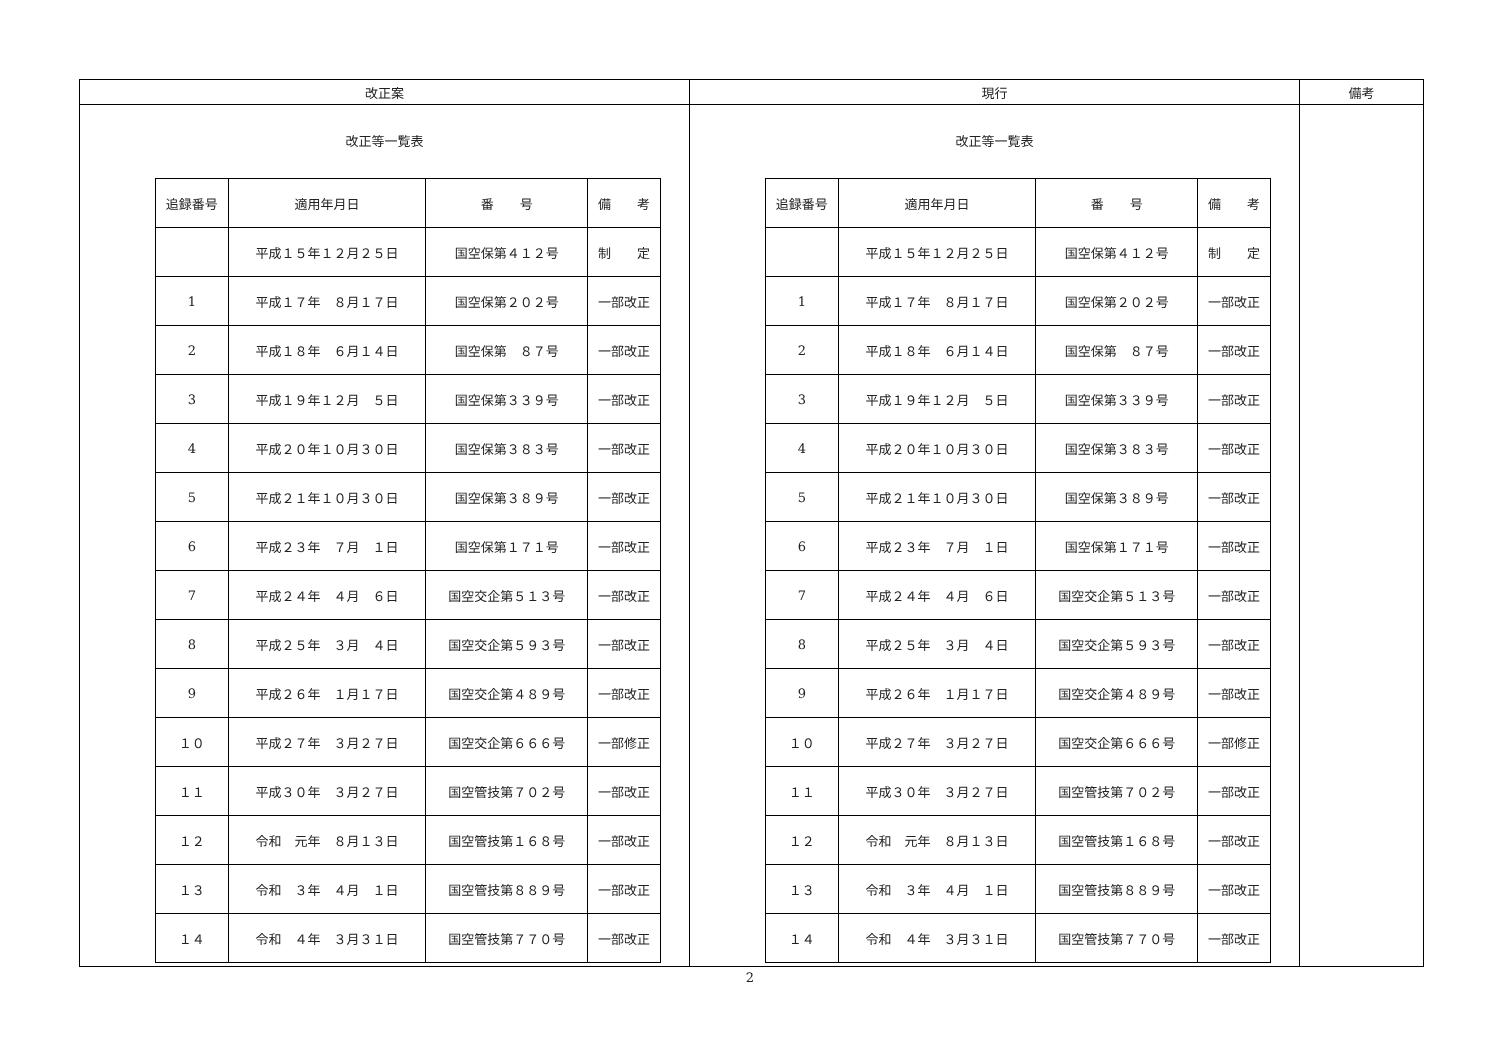| 改正案 | 現行 | 備考 |
| --- | --- | --- |
| 改正等一覧表 / 追録番号 / 適用年月日 / 番 号 / 備 考 / / --- / --- / --- / --- / / / 平成１５年１２月２５日 / 国空保第４１２号 / 制 定 / / 1 / 平成１７年 ８月１７日 / 国空保第２０２号 / 一部改正 / / 2 / 平成１８年 ６月１４日 / 国空保第 ８７号 / 一部改正 / / 3 / 平成１９年１２月 ５日 / 国空保第３３９号 / 一部改正 / / 4 / 平成２０年１０月３０日 / 国空保第３８３号 / 一部改正 / / 5 / 平成２１年１０月３０日 / 国空保第３８９号 / 一部改正 / / 6 / 平成２３年 ７月 １日 / 国空保第１７１号 / 一部改正 / / 7 / 平成２４年 ４月 ６日 / 国空交企第５１３号 / 一部改正 / / 8 / 平成２５年 ３月 ４日 / 国空交企第５９３号 / 一部改正 / / 9 / 平成２６年 １月１７日 / 国空交企第４８９号 / 一部改正 / / １０ / 平成２７年 ３月２７日 / 国空交企第６６６号 / 一部修正 / / １１ / 平成３０年 ３月２７日 / 国空管技第７０２号 / 一部改正 / / １２ / 令和 元年 ８月１３日 / 国空管技第１６８号 / 一部改正 / / １３ / 令和 ３年 ４月 １日 / 国空管技第８８９号 / 一部改正 / / １４ / 令和 ４年 ３月３１日 / 国空管技第７７０号 / 一部改正 / | 改正等一覧表 / 追録番号 / 適用年月日 / 番 号 / 備 考 / / --- / --- / --- / --- / / / 平成１５年１２月２５日 / 国空保第４１２号 / 制 定 / / 1 / 平成１７年 ８月１７日 / 国空保第２０２号 / 一部改正 / / 2 / 平成１８年 ６月１４日 / 国空保第 ８７号 / 一部改正 / / 3 / 平成１９年１２月 ５日 / 国空保第３３９号 / 一部改正 / / 4 / 平成２０年１０月３０日 / 国空保第３８３号 / 一部改正 / / 5 / 平成２１年１０月３０日 / 国空保第３８９号 / 一部改正 / / 6 / 平成２３年 ７月 １日 / 国空保第１７１号 / 一部改正 / / 7 / 平成２４年 ４月 ６日 / 国空交企第５１３号 / 一部改正 / / 8 / 平成２５年 ３月 ４日 / 国空交企第５９３号 / 一部改正 / / 9 / 平成２６年 １月１７日 / 国空交企第４８９号 / 一部改正 / / １０ / 平成２７年 ３月２７日 / 国空交企第６６６号 / 一部修正 / / １１ / 平成３０年 ３月２７日 / 国空管技第７０２号 / 一部改正 / / １２ / 令和 元年 ８月１３日 / 国空管技第１６８号 / 一部改正 / / １３ / 令和 ３年 ４月 １日 / 国空管技第８８９号 / 一部改正 / / １４ / 令和 ４年 ３月３１日 / 国空管技第７７０号 / 一部改正 / | |
2